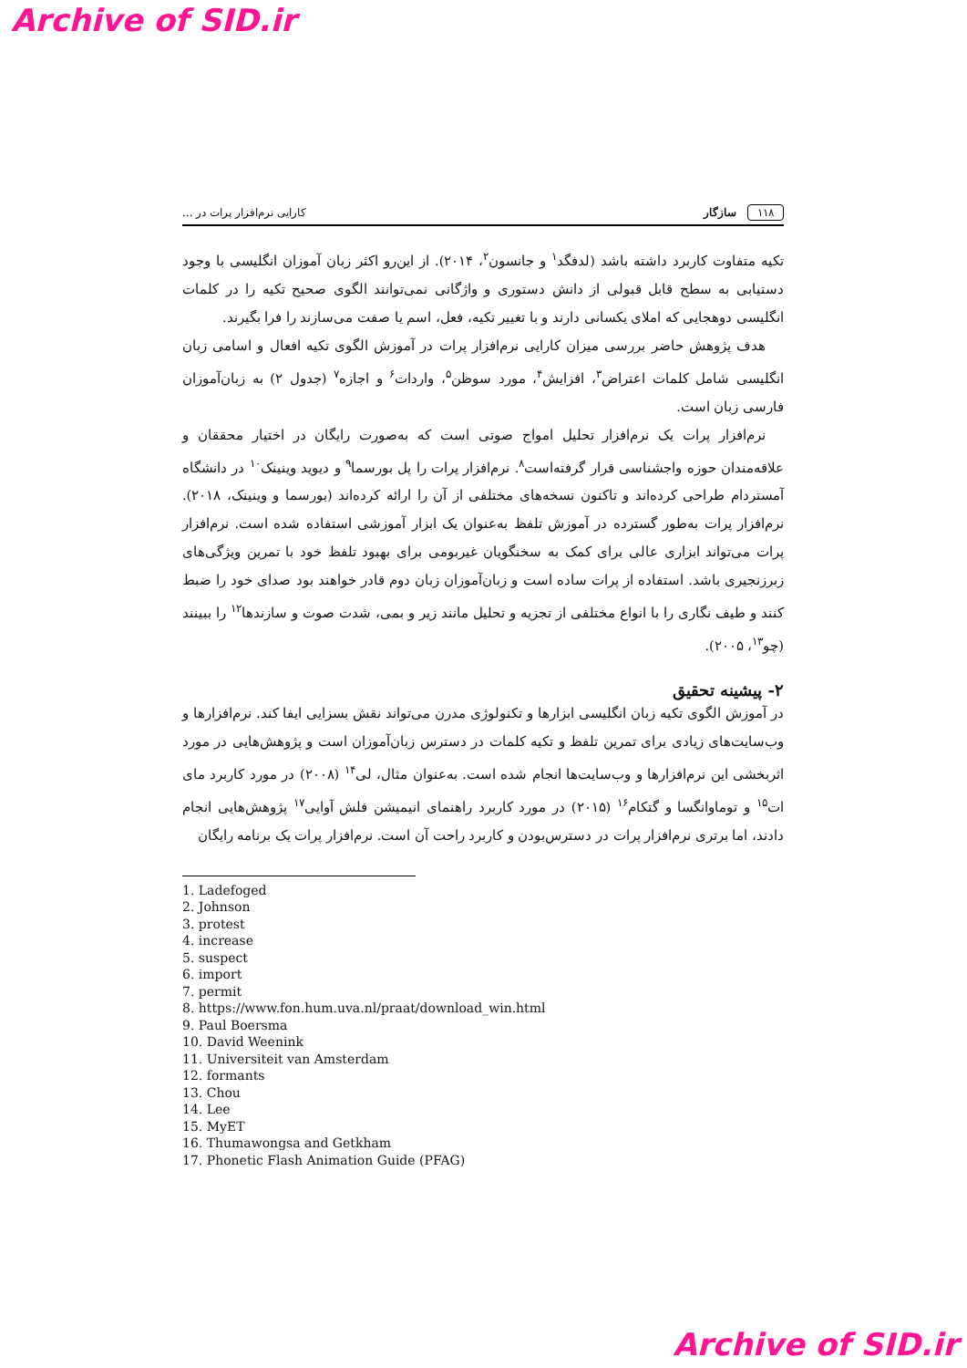Archive of SID.ir
۱۱۸ سازگار کارایی نرم‌افزار پرات در ...
تکیه متفاوت کاربرد داشته باشد (لدفگد<sup>۱</sup> و جانسون<sup>۲</sup>، ۲۰۱۴). از این‌رو اکثر زبان آموزان انگلیسی با وجود دستیابی به سطح قابل قبولی از دانش دستوری و واژگانی نمی‌توانند الگوی صحیح تکیه را در کلمات انگلیسی دوهجایی که املای یکسانی دارند و با تغییر تکیه، فعل، اسم یا صفت می‌سازند را فرا بگیرند.
هدف پژوهش حاضر بررسی میزان کارایی نرم‌افزار پرات در آموزش الگوی تکیه افعال و اسامی زبان انگلیسی شامل کلمات اعتراض<sup>۳</sup>، افزایش<sup>۴</sup>، مورد سوظن<sup>۵</sup>، واردات<sup>۶</sup> و اجازه<sup>۷</sup> (جدول ۲) به زبان‌آموزان فارسی زبان است.
نرم‌افزار پرات یک نرم‌افزار تحلیل امواج صوتی است که به‌صورت رایگان در اختیار محققان و علاقه‌مندان حوزه واجشناسی قرار گرفته‌است<sup>۸</sup>. نرم‌افزار پرات را پل بورسما<sup>۹</sup> و دیوید وینینک<sup>۱۰</sup> در دانشگاه آمستردام طراحی کرده‌اند و تاکنون نسخه‌های مختلفی از آن را ارائه کرده‌اند (بورسما و وینینک، ۲۰۱۸). نرم‌افزار پرات به‌طور گسترده در آموزش تلفظ به‌عنوان یک ابزار آموزشی استفاده شده است. نرم‌افزار پرات می‌تواند ابزاری عالی برای کمک به سخنگویان غیربومی برای بهبود تلفظ خود با تمرین ویژگی‌های زبرزنجیری باشد. استفاده از پرات ساده است و زبان‌آموزان زبان دوم قادر خواهند بود صدای خود را ضبط کنند و طیف نگاری را با انواع مختلفی از تجزیه و تحلیل مانند زیر و بمی، شدت صوت و سازندها<sup>۱۲</sup> را ببینند (چو<sup>۱۳</sup>، ۲۰۰۵).
۲- پیشینه تحقیق
در آموزش الگوی تکیه زبان انگلیسی ابزارها و تکنولوژی مدرن می‌تواند نقش بسزایی ایفا کند. نرم‌افزارها و وب‌سایت‌های زیادی برای تمرین تلفظ و تکیه کلمات در دسترس زبان‌آموزان است و پژوهش‌هایی در مورد اثربخشی این نرم‌افزارها و وب‌سایت‌ها انجام شده است. به‌عنوان مثال، لی<sup>۱۴</sup> (۲۰۰۸) در مورد کاربرد مای ات<sup>۱۵</sup> و توماوانگسا و گتکام<sup>۱۶</sup> (۲۰۱۵) در مورد کاربرد راهنمای انیمیشن فلش آوایی<sup>۱۷</sup> پژوهش‌هایی انجام دادند، اما برتری نرم‌افزار پرات در دسترس‌بودن و کاربرد راحت آن است. نرم‌افزار پرات یک برنامه رایگان
1. Ladefoged
2. Johnson
3. protest
4. increase
5. suspect
6. import
7. permit
8. https://www.fon.hum.uva.nl/praat/download_win.html
9. Paul Boersma
10. David Weenink
11. Universiteit van Amsterdam
12. formants
13. Chou
14. Lee
15. MyET
16. Thumawongsa and Getkham
17. Phonetic Flash Animation Guide (PFAG)
Archive of SID.ir